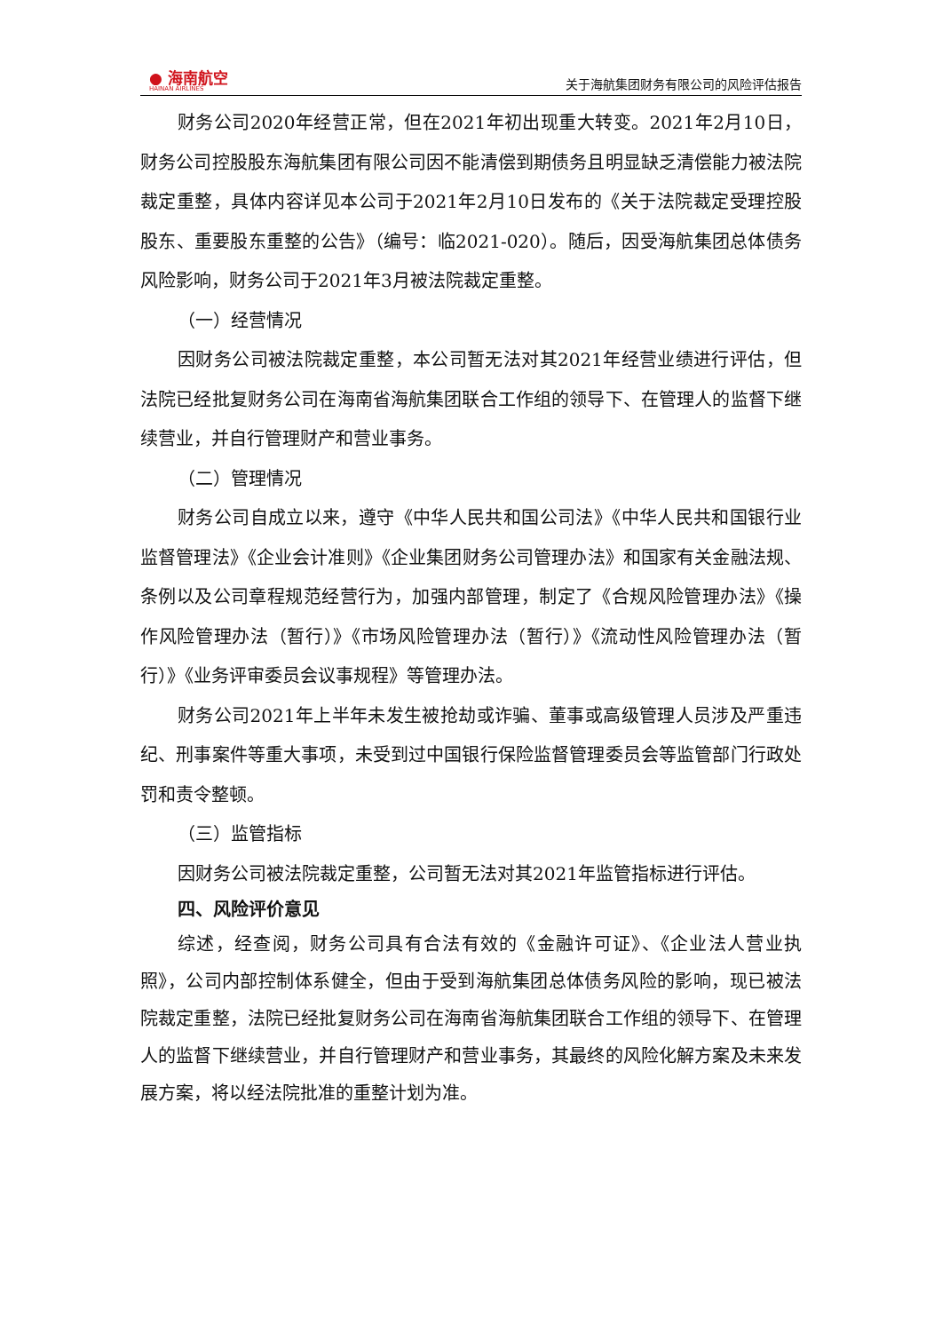● 海南航空
HAINAN AIRLINES
关于海航集团财务有限公司的风险评估报告
财务公司2020年经营正常，但在2021年初出现重大转变。2021年2月10日，财务公司控股股东海航集团有限公司因不能清偿到期债务且明显缺乏清偿能力被法院裁定重整，具体内容详见本公司于2021年2月10日发布的《关于法院裁定受理控股股东、重要股东重整的公告》（编号：临2021-020）。随后，因受海航集团总体债务风险影响，财务公司于2021年3月被法院裁定重整。
（一）经营情况
因财务公司被法院裁定重整，本公司暂无法对其2021年经营业绩进行评估，但法院已经批复财务公司在海南省海航集团联合工作组的领导下、在管理人的监督下继续营业，并自行管理财产和营业事务。
（二）管理情况
财务公司自成立以来，遵守《中华人民共和国公司法》《中华人民共和国银行业监督管理法》《企业会计准则》《企业集团财务公司管理办法》和国家有关金融法规、条例以及公司章程规范经营行为，加强内部管理，制定了《合规风险管理办法》《操作风险管理办法（暂行）》《市场风险管理办法（暂行）》《流动性风险管理办法（暂行）》《业务评审委员会议事规程》等管理办法。
财务公司2021年上半年未发生被抢劫或诈骗、董事或高级管理人员涉及严重违纪、刑事案件等重大事项，未受到过中国银行保险监督管理委员会等监管部门行政处罚和责令整顿。
（三）监管指标
因财务公司被法院裁定重整，公司暂无法对其2021年监管指标进行评估。
四、风险评价意见
综述，经查阅，财务公司具有合法有效的《金融许可证》、《企业法人营业执照》，公司内部控制体系健全，但由于受到海航集团总体债务风险的影响，现已被法院裁定重整，法院已经批复财务公司在海南省海航集团联合工作组的领导下、在管理人的监督下继续营业，并自行管理财产和营业事务，其最终的风险化解方案及未来发展方案，将以经法院批准的重整计划为准。